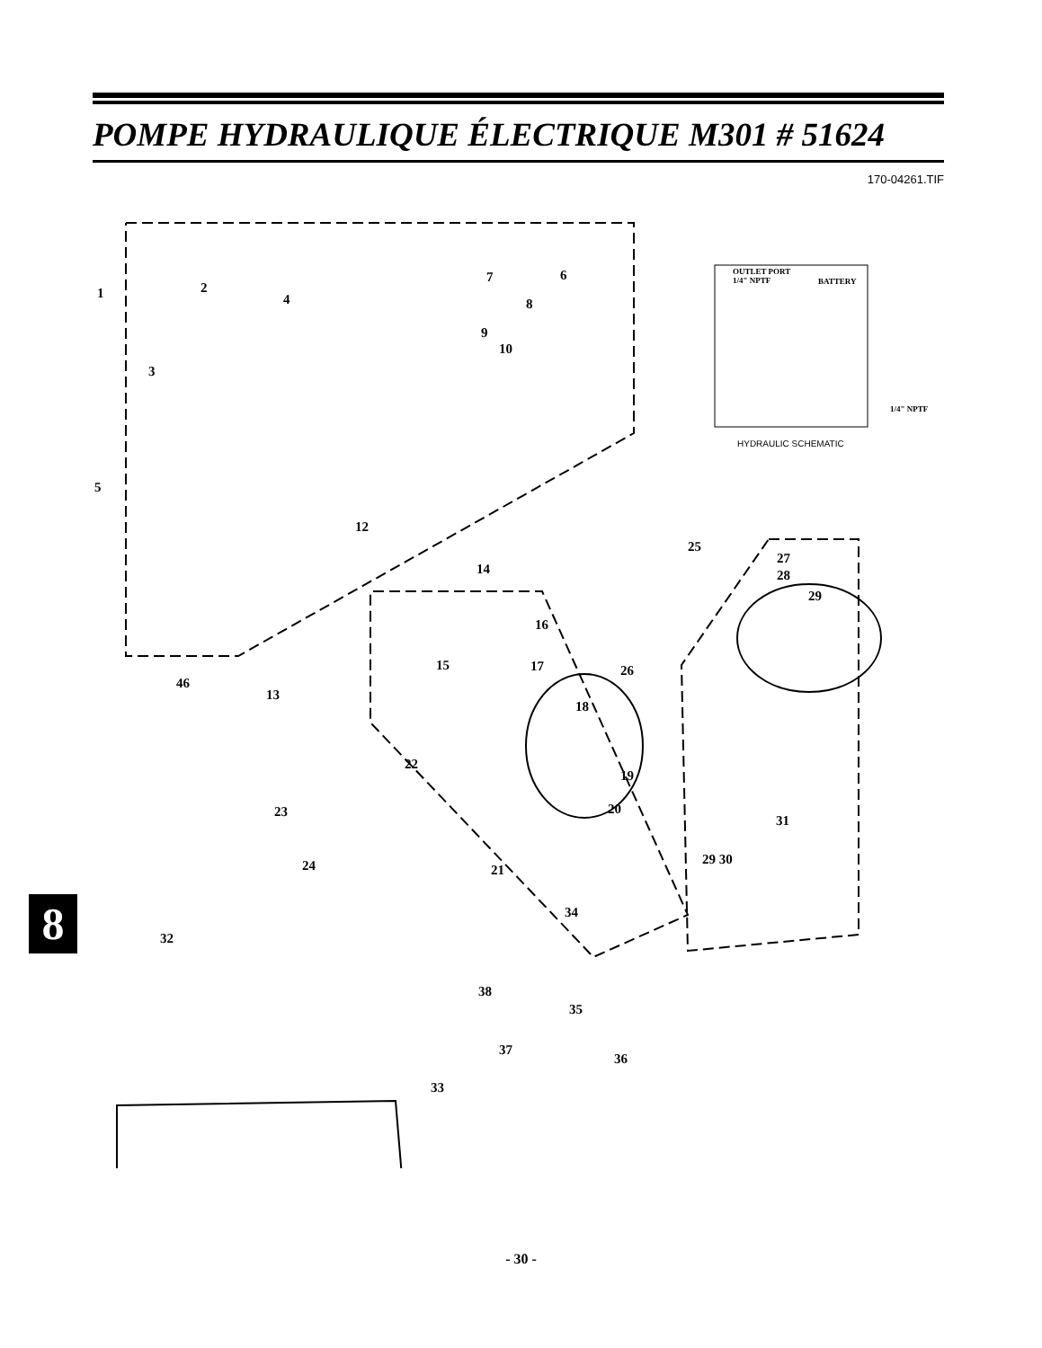POMPE HYDRAULIQUE ÉLECTRIQUE M301 # 51624
170-04261.TIF
1 2
3
4
5
6
7
8
9
10
12
13
14
15
16
17
18
19
20
21
22
23
24
25
26
27
28
29
29 30
31
32
33
34
35
36
37
38
46
OUTLET PORT
1/4" NPTF
BATTERY
1/4" NPTF
HYDRAULIC SCHEMATIC
8
- 30 -